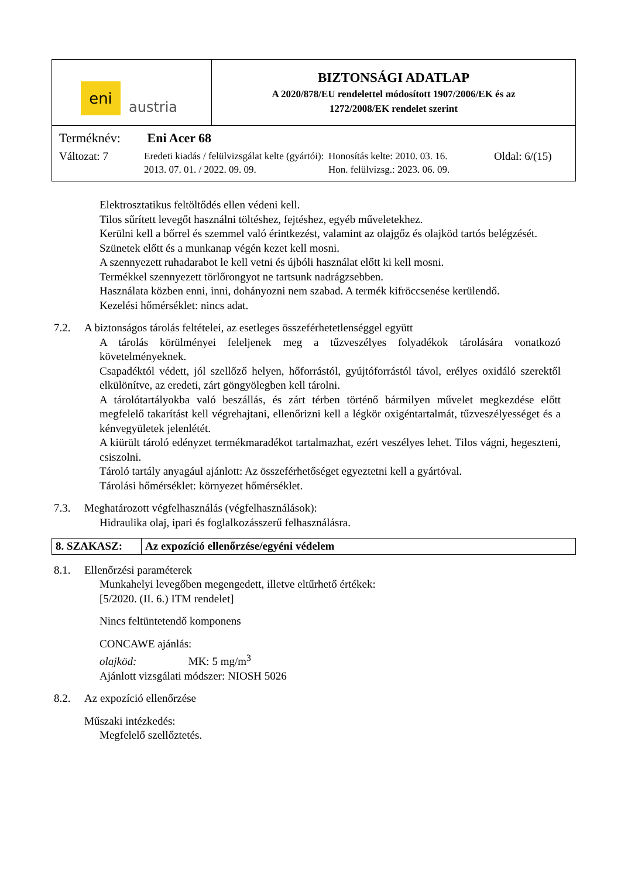| eni austria | BIZTONSÁGI ADATLAP A 2020/878/EU rendelettel módosított 1907/2006/EK és az 1272/2008/EK rendelet szerint |
| Terméknév: Eni Acer 68 Változat: 7 Eredeti kiadás / felülvizsgálat kelte (gyártói): 2013. 07. 01. / 2022. 09. 09. Honosítás kelte: 2010. 03. 16. Hon. felülvizsg.: 2023. 06. 09. Oldal: 6/(15) | |
Elektrosztatikus feltöltődés ellen védeni kell.
Tilos sűrített levegőt használni töltéshez, fejtéshez, egyéb műveletekhez.
Kerülni kell a bőrrel és szemmel való érintkezést, valamint az olajgőz és olajköd tartós belégzését.
Szünetek előtt és a munkanap végén kezet kell mosni.
A szennyezett ruhadarabot le kell vetni és újbóli használat előtt ki kell mosni.
Termékkel szennyezett törlőrongyot ne tartsunk nadrágzsebben.
Használata közben enni, inni, dohányozni nem szabad. A termék kifröccsenése kerülendő.
Kezelési hőmérséklet: nincs adat.
7.2. A biztonságos tárolás feltételei, az esetleges összeférhetetlenséggel együtt
A tárolás körülményei feleljenek meg a tűzveszélyes folyadékok tárolására vonatkozó követelményeknek.
Csapadéktól védett, jól szellőző helyen, hőforrástól, gyújtóforrástól távol, erélyes oxidáló szerektől elkülönítve, az eredeti, zárt göngyölegben kell tárolni.
A tárolótartályokba való beszállás, és zárt térben történő bármilyen művelet megkezdése előtt megfelelő takarítást kell végrehajtani, ellenőrizni kell a légkör oxigéntartalmát, tűzveszélyességet és a kénvegyületek jelenlétét.
A kiürült tároló edényzet termékmaradékot tartalmazhat, ezért veszélyes lehet. Tilos vágni, hegeszteni, csiszolni.
Tároló tartály anyagául ajánlott: Az összeférhetőséget egyeztetni kell a gyártóval.
Tárolási hőmérséklet: környezet hőmérséklet.
7.3. Meghatározott végfelhasználás (végfelhasználások):
Hidraulika olaj, ipari és foglalkozásszerű felhasználásra.
| 8. SZAKASZ: | Az expozíció ellenőrzése/egyéni védelem |
8.1. Ellenőrzési paraméterek
Munkahelyi levegőben megengedett, illetve eltűrhető értékek:
[5/2020. (II. 6.) ITM rendelet]
Nincs feltüntetendő komponens
CONCAWE ajánlás:
olajköd: MK: 5 mg/m<sup>3</sup>
Ajánlott vizsgálati módszer: NIOSH 5026
8.2. Az expozíció ellenőrzése
Műszaki intézkedés:
Megfelelő szellőztetés.